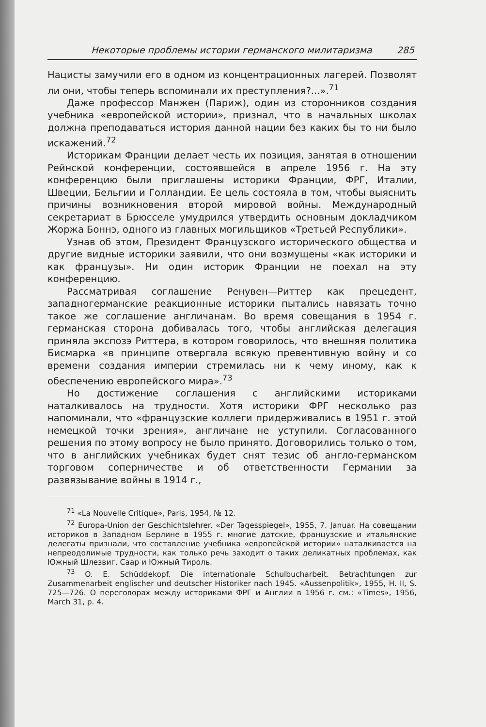Некоторые проблемы истории германского милитаризма 285
Нацисты замучили его в одном из концентрационных лагерей. Позволят ли они, чтобы теперь вспоминали их преступления?...».<sup>71</sup>
Даже профессор Манжен (Париж), один из сторонников создания учебника «европейской истории», признал, что в начальных школах должна преподаваться история данной нации без каких бы то ни было искажений.<sup>72</sup>
Историкам Франции делает честь их позиция, занятая в отношении Рейнской конференции, состоявшейся в апреле 1956 г. На эту конференцию были приглашены историки Франции, ФРГ, Италии, Швеции, Бельгии и Голландии. Ее цель состояла в том, чтобы выяснить причины возникновения второй мировой войны. Международный секретариат в Брюсселе умудрился утвердить основным докладчиком Жоржа Боннэ, одного из главных могильщиков «Третьей Республики».
Узнав об этом, Президент Французского исторического общества и другие видные историки заявили, что они возмущены «как историки и как французы». Ни один историк Франции не поехал на эту конференцию.
Рассматривая соглашение Ренувен—Риттер как прецедент, западногерманские реакционные историки пытались навязать точно такое же соглашение англичанам. Во время совещания в 1954 г. германская сторона добивалась того, чтобы английская делегация приняла экспозэ Риттера, в котором говорилось, что внешняя политика Бисмарка «в принципе отвергала всякую превентивную войну и со времени создания империи стремилась ни к чему иному, как к обеспечению европейского мира».<sup>73</sup>
Но достижение соглашения с английскими историками наталкивалось на трудности. Хотя историки ФРГ несколько раз напоминали, что «французские коллеги придерживались в 1951 г. этой немецкой точки зрения», англичане не уступили. Согласованного решения по этому вопросу не было принято. Договорились только о том, что в английских учебниках будет снят тезис об англо-германском торговом соперничестве и об ответственности Германии за развязывание войны в 1914 г.,
<sup>71</sup> «La Nouvelle Critique», Paris, 1954, № 12.
<sup>72</sup> Europa-Union der Geschichtslehrer. «Der Tagesspiegel», 1955, 7. Januar. На совещании историков в Западном Берлине в 1955 г. многие датские, французские и итальянские делегаты признали, что составление учебника «европейской истории» наталкивается на непреодолимые трудности, как только речь заходит о таких деликатных проблемах, как Южный Шлезвиг, Саар и Южный Тироль.
<sup>73</sup> O. E. Schüddekopf. Die internationale Schulbucharbeit. Betrachtungen zur Zusammenarbeit englischer und deutscher Historiker nach 1945. «Aussenpolitik», 1955, H. II, S. 725—726. О переговорах между историками ФРГ и Англии в 1956 г. см.: «Times», 1956, March 31, p. 4.